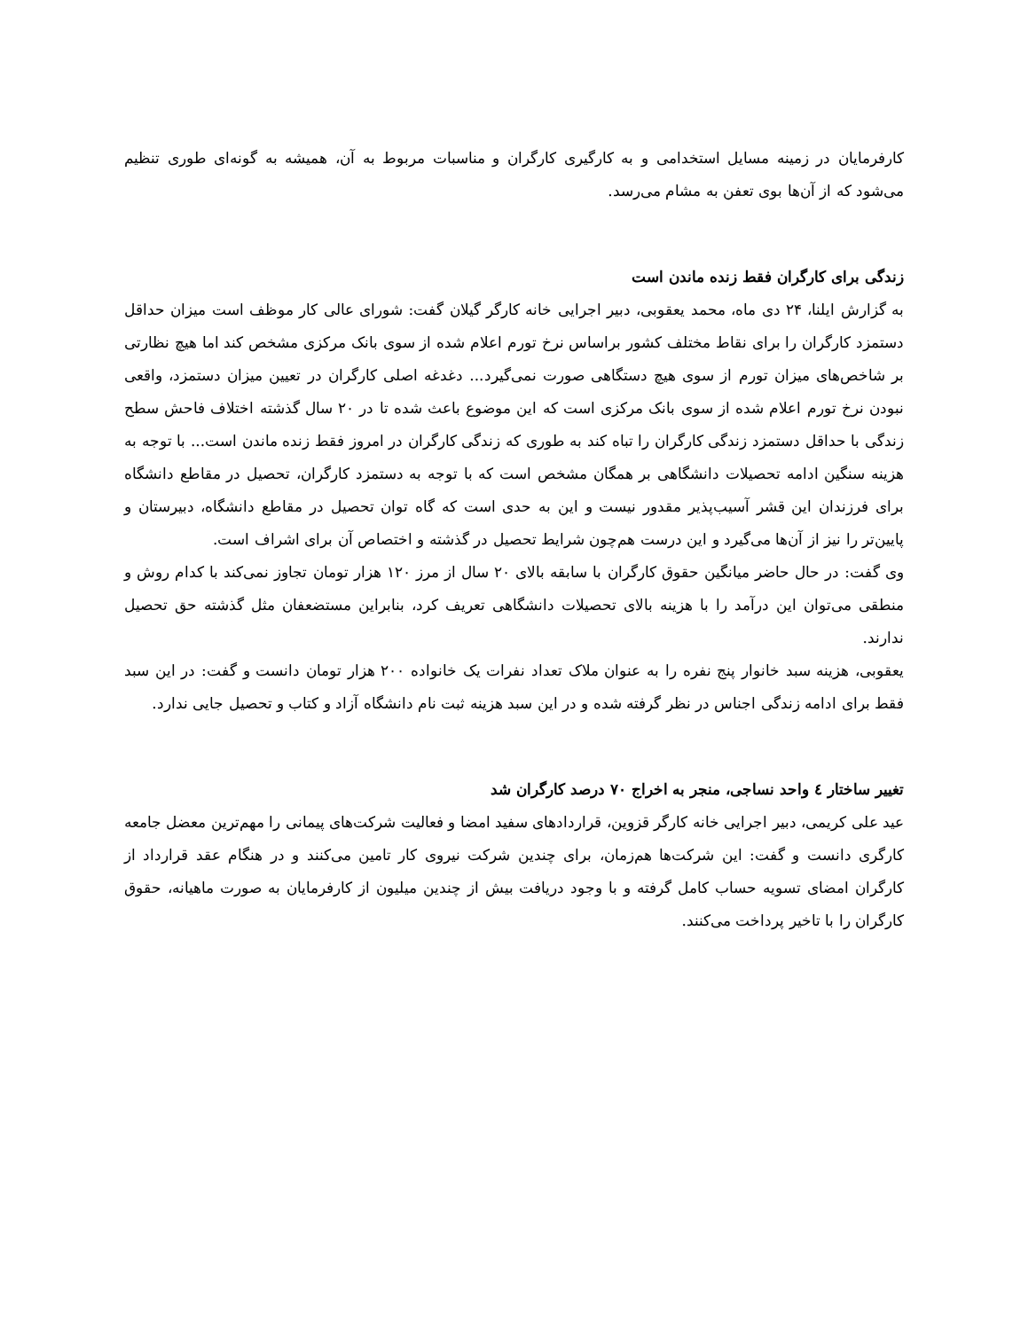کارفرمایان در زمینه مسایل استخدامی و به کارگیری کارگران و مناسبات مربوط به آن، همیشه به گونه‌ای طوری تنظیم می‌شود که از آن‌ها بوی تعفن به مشام می‌رسد.
زندگی برای کارگران فقط زنده ماندن است
به گزارش ایلنا، ۲۴ دی ماه، محمد یعقوبی، دبیر اجرایی خانه کارگر گیلان گفت: شورای عالی کار موظف است میزان حداقل دستمزد کارگران را برای نقاط مختلف کشور براساس نرخ تورم اعلام شده از سوی بانک مرکزی مشخص کند اما هیچ نظارتی بر شاخص‌های میزان تورم از سوی هیچ دستگاهی صورت نمی‌گیرد... دغدغه اصلی کارگران در تعیین میزان دستمزد، واقعی نبودن نرخ تورم اعلام شده از سوی بانک مرکزی است که این موضوع باعث شده تا در ۲۰ سال گذشته اختلاف فاحش سطح زندگی با حداقل دستمزد زندگی کارگران را تباه کند به طوری که زندگی کارگران در امروز فقط زنده ماندن است... با توجه به هزینه سنگین ادامه تحصیلات دانشگاهی بر همگان مشخص است که با توجه به دستمزد کارگران، تحصیل در مقاطع دانشگاه برای فرزندان این قشر آسیب‌پذیر مقدور نیست و این به حدی است که گاه توان تحصیل در مقاطع دانشگاه، دبیرستان و پایین‌تر را نیز از آن‌ها می‌گیرد و این درست هم‌چون شرایط تحصیل در گذشته و اختصاص آن برای اشراف است.
وی گفت: در حال حاضر میانگین حقوق کارگران با سابقه بالای ۲۰ سال از مرز ۱۲۰ هزار تومان تجاوز نمی‌کند با کدام روش و منطقی می‌توان این درآمد را با هزینه بالای تحصیلات دانشگاهی تعریف کرد، بنابراین مستضعفان مثل گذشته حق تحصیل ندارند.
یعقوبی، هزینه سبد خانوار پنج نفره را به عنوان ملاک تعداد نفرات یک خانواده ۲۰۰ هزار تومان دانست و گفت: در این سبد فقط برای ادامه زندگی اجناس در نظر گرفته شده و در این سبد هزینه ثبت نام دانشگاه آزاد و کتاب و تحصیل جایی ندارد.
تغییر ساختار ٤ واحد نساجی، منجر به اخراج ۷۰ درصد کارگران شد
عید علی کریمی، دبیر اجرایی خانه کارگر قزوین، قراردادهای سفید امضا و فعالیت شرکت‌های پیمانی را مهم‌ترین معضل جامعه کارگری دانست و گفت: این شرکت‌ها هم‌زمان، برای چندین شرکت نیروی کار تامین می‌کنند و در هنگام عقد قرارداد از کارگران امضای تسویه حساب کامل گرفته و با وجود دریافت بیش از چندین میلیون از کارفرمایان به صورت ماهیانه، حقوق کارگران را با تاخیر پرداخت می‌کنند.